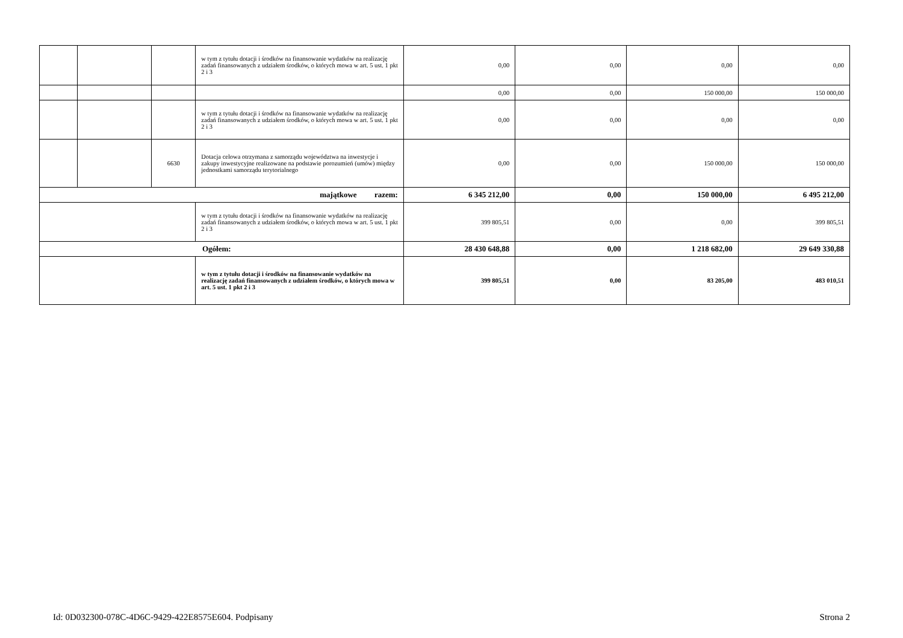| | | | w tym z tytułu dotacji i środków na finansowanie wydatków na realizację zadań finansowanych z udziałem środków, o których mowa w art. 5 ust. 1 pkt 2 i 3 | 0,00 | 0,00 | 0,00 | 0,00 |
| | | | | 0,00 | 0,00 | 150 000,00 | 150 000,00 |
| | | | w tym z tytułu dotacji i środków na finansowanie wydatków na realizację zadań finansowanych z udziałem środków, o których mowa w art. 5 ust. 1 pkt 2 i 3 | 0,00 | 0,00 | 0,00 | 0,00 |
| | | 6630 | Dotacja celowa otrzymana z samorządu województwa na inwestycje i zakupy inwestycyjne realizowane na podstawie porozumień (umów) między jednostkami samorządu terytorialnego | 0,00 | 0,00 | 150 000,00 | 150 000,00 |
| majątkowe razem: | | | | 6 345 212,00 | 0,00 | 150 000,00 | 6 495 212,00 |
| | | | w tym z tytułu dotacji i środków na finansowanie wydatków na realizację zadań finansowanych z udziałem środków, o których mowa w art. 5 ust. 1 pkt 2 i 3 | 399 805,51 | 0,00 | 0,00 | 399 805,51 |
| Ogółem: | | | | 28 430 648,88 | 0,00 | 1 218 682,00 | 29 649 330,88 |
| | | | w tym z tytułu dotacji i środków na finansowanie wydatków na realizację zadań finansowanych z udziałem środków, o których mowa w art. 5 ust. 1 pkt 2 i 3 | 399 805,51 | 0,00 | 83 205,00 | 483 010,51 |
Id: 0D032300-078C-4D6C-9429-422E8575E604. Podpisany Strona 2